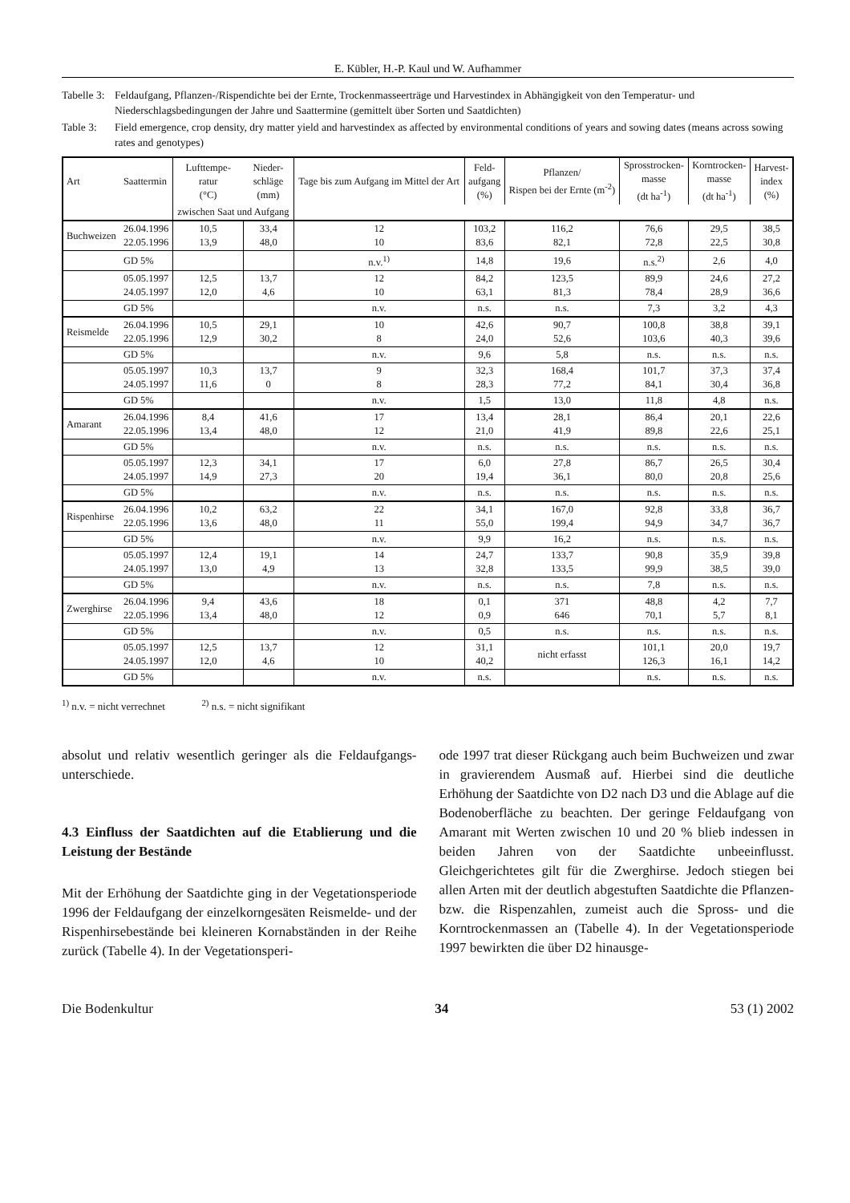E. Kübler, H.-P. Kaul und W. Aufhammer
Tabelle 3: Feldaufgang, Pflanzen-/Rispendichte bei der Ernte, Trockenmasseerträge und Harvestindex in Abhängigkeit von den Temperatur- und Niederschlagsbedingungen der Jahre und Saattermine (gemittelt über Sorten und Saatdichten)
Table 3: Field emergence, crop density, dry matter yield and harvestindex as affected by environmental conditions of years and sowing dates (means across sowing rates and genotypes)
| Art | Saattermin | Lufttempe- ratur (°C) | Nieder- schläge (mm) | Tage bis zum Aufgang im Mittel der Art | Feld- aufgang (%) | Pflanzen/ Rispen bei der Ernte (m<sup>-2</sup>) | Sprosstrocken- masse (dt ha<sup>-1</sup>) | Korntrocken- masse (dt ha<sup>-1</sup>) | Harvest- index (%) |
| --- | --- | --- | --- | --- | --- | --- | --- | --- | --- |
| | | zwischen Saat und Aufgang | | | | | | | |
| Buchweizen | 26.04.1996 22.05.1996 | 10,5 13,9 | 33,4 48,0 | 12 10 | 103,2 83,6 | 116,2 82,1 | 76,6 72,8 | 29,5 22,5 | 38,5 30,8 |
| | GD 5% | | | n.v.<sup>1)</sup> | 14,8 | 19,6 | n.s.<sup>2)</sup> | 2,6 | 4,0 |
| | 05.05.1997 24.05.1997 | 12,5 12,0 | 13,7 4,6 | 12 10 | 84,2 63,1 | 123,5 81,3 | 89,9 78,4 | 24,6 28,9 | 27,2 36,6 |
| | GD 5% | | | n.v. | n.s. | n.s. | 7,3 | 3,2 | 4,3 |
| Reismelde | 26.04.1996 22.05.1996 | 10,5 12,9 | 29,1 30,2 | 10 8 | 42,6 24,0 | 90,7 52,6 | 100,8 103,6 | 38,8 40,3 | 39,1 39,6 |
| | GD 5% | | | n.v. | 9,6 | 5,8 | n.s. | n.s. | n.s. |
| | 05.05.1997 24.05.1997 | 10,3 11,6 | 13,7 0 | 9 8 | 32,3 28,3 | 168,4 77,2 | 101,7 84,1 | 37,3 30,4 | 37,4 36,8 |
| | GD 5% | | | n.v. | 1,5 | 13,0 | 11,8 | 4,8 | n.s. |
| Amarant | 26.04.1996 22.05.1996 | 8,4 13,4 | 41,6 48,0 | 17 12 | 13,4 21,0 | 28,1 41,9 | 86,4 89,8 | 20,1 22,6 | 22,6 25,1 |
| | GD 5% | | | n.v. | n.s. | n.s. | n.s. | n.s. | n.s. |
| | 05.05.1997 24.05.1997 | 12,3 14,9 | 34,1 27,3 | 17 20 | 6,0 19,4 | 27,8 36,1 | 86,7 80,0 | 26,5 20,8 | 30,4 25,6 |
| | GD 5% | | | n.v. | n.s. | n.s. | n.s. | n.s. | n.s. |
| Rispenhirse | 26.04.1996 22.05.1996 | 10,2 13,6 | 63,2 48,0 | 22 11 | 34,1 55,0 | 167,0 199,4 | 92,8 94,9 | 33,8 34,7 | 36,7 36,7 |
| | GD 5% | | | n.v. | 9,9 | 16,2 | n.s. | n.s. | n.s. |
| | 05.05.1997 24.05.1997 | 12,4 13,0 | 19,1 4,9 | 14 13 | 24,7 32,8 | 133,7 133,5 | 90,8 99,9 | 35,9 38,5 | 39,8 39,0 |
| | GD 5% | | | n.v. | n.s. | n.s. | 7,8 | n.s. | n.s. |
| Zwerghirse | 26.04.1996 22.05.1996 | 9,4 13,4 | 43,6 48,0 | 18 12 | 0,1 0,9 | 371 646 | 48,8 70,1 | 4,2 5,7 | 7,7 8,1 |
| | GD 5% | | | n.v. | 0,5 | n.s. | n.s. | n.s. | n.s. |
| | 05.05.1997 24.05.1997 | 12,5 12,0 | 13,7 4,6 | 12 10 | 31,1 40,2 | nicht erfasst | 101,1 126,3 | 20,0 16,1 | 19,7 14,2 |
| | GD 5% | | | n.v. | n.s. | | n.s. | n.s. | n.s. |
<sup>1)</sup> n.v. = nicht verrechnet <sup>2)</sup> n.s. = nicht signifikant
absolut und relativ wesentlich geringer als die Feldaufgangs­unterschiede.
4.3 Einfluss der Saatdichten auf die Etablierung und die Leistung der Bestände
Mit der Erhöhung der Saatdichte ging in der Vegetationsperiode 1996 der Feldaufgang der einzelkorngesäten Reismelde- und der Rispenhirsebestände bei kleineren Kornabständen in der Reihe zurück (Tabelle 4). In der Vegetationsperi-
ode 1997 trat dieser Rückgang auch beim Buchweizen und zwar in gravierendem Ausmaß auf. Hierbei sind die deutliche Erhöhung der Saatdichte von D2 nach D3 und die Ablage auf die Bodenoberfläche zu beachten. Der geringe Feldaufgang von Amarant mit Werten zwischen 10 und 20 % blieb indessen in beiden Jahren von der Saatdichte unbeeinflusst. Gleichgerichtetes gilt für die Zwerghirse. Jedoch stiegen bei allen Arten mit der deutlich abgestuften Saatdichte die Pflanzen- bzw. die Rispenzahlen, zumeist auch die Spross- und die Korntrockenmassen an (Tabelle 4). In der Vegetationsperiode 1997 bewirkten die über D2 hinausge-
Die Bodenkultur 34 53 (1) 2002